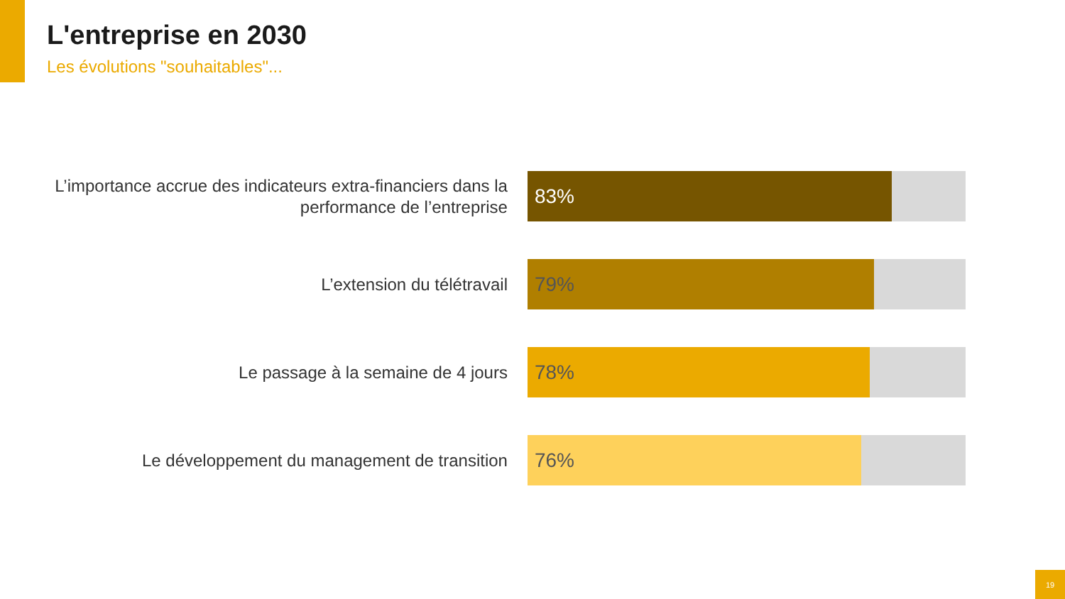L'entreprise en 2030
Les évolutions "souhaitables"...
L’importance accrue des indicateurs extra-financiers dans la performance de l’entreprise
83%
L’extension du télétravail
79%
Le passage à la semaine de 4 jours
78%
Le développement du management de transition
76%
19